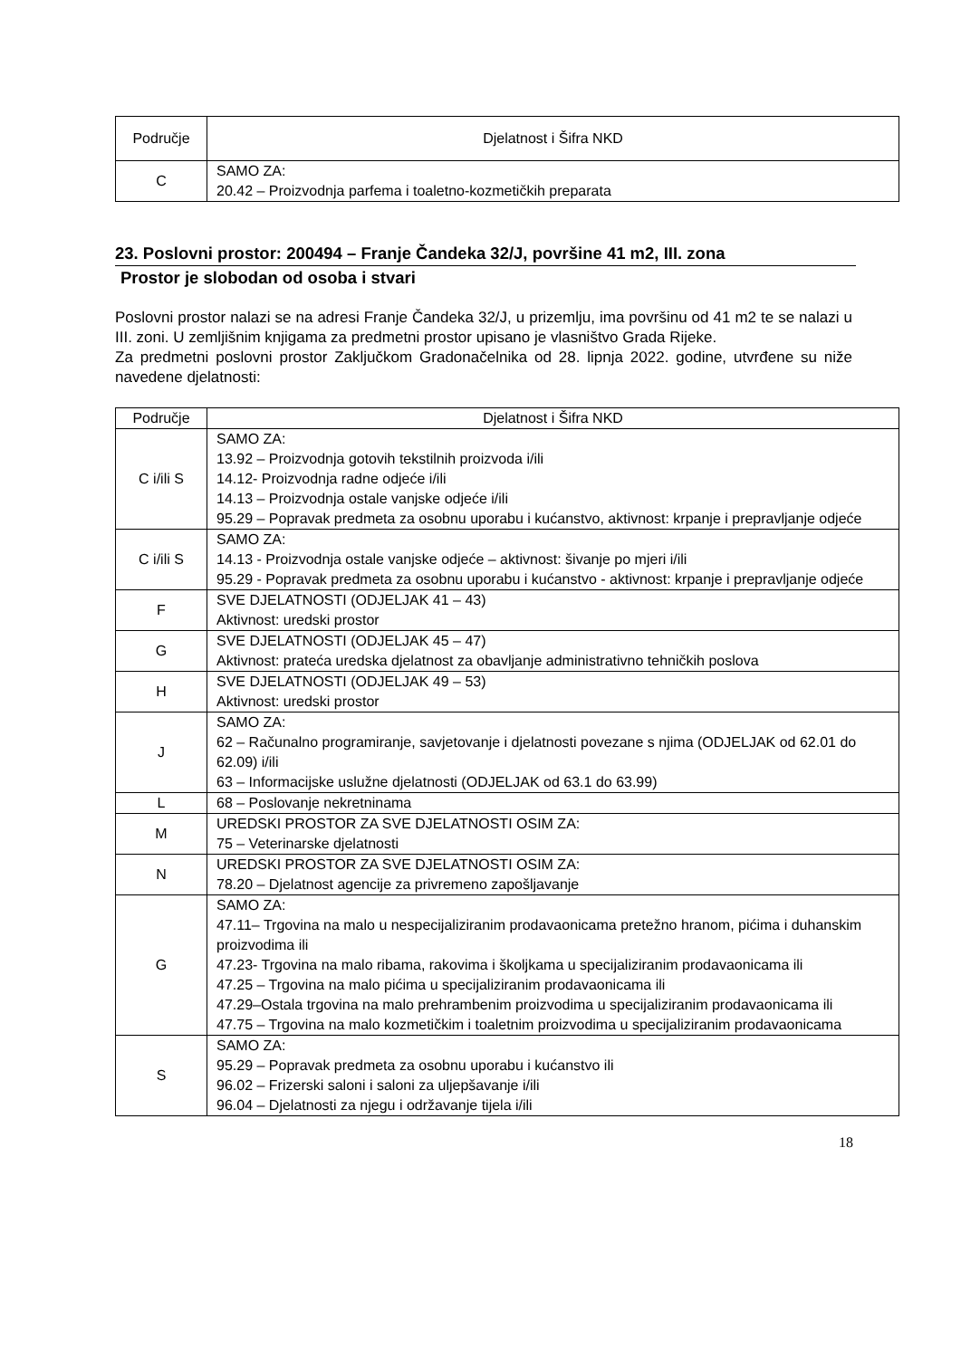| Područje | Djelatnost i Šifra NKD |
| --- | --- |
| C | SAMO ZA: 20.42 – Proizvodnja parfema i toaletno-kozmetičkih preparata |
23. Poslovni prostor: 200494 – Franje Čandeka 32/J, površine 41 m2, III. zona
Prostor je slobodan od osoba i stvari
Poslovni prostor nalazi se na adresi Franje Čandeka 32/J, u prizemlju, ima površinu od 41 m2 te se nalazi u III. zoni. U zemljišnim knjigama za predmetni prostor upisano je vlasništvo Grada Rijeke.
Za predmetni poslovni prostor Zaključkom Gradonačelnika od 28. lipnja 2022. godine, utvrđene su niže navedene djelatnosti:
| Područje | Djelatnost i Šifra NKD |
| --- | --- |
| C i/ili S | SAMO ZA: 13.92 – Proizvodnja gotovih tekstilnih proizvoda i/ili 14.12- Proizvodnja radne odjeće i/ili 14.13 – Proizvodnja ostale vanjske odjeće i/ili 95.29 – Popravak predmeta za osobnu uporabu i kućanstvo, aktivnost: krpanje i prepravljanje odjeće |
| C i/ili S | SAMO ZA: 14.13 - Proizvodnja ostale vanjske odjeće – aktivnost: šivanje po mjeri i/ili 95.29 - Popravak predmeta za osobnu uporabu i kućanstvo - aktivnost: krpanje i prepravljanje odjeće |
| F | SVE DJELATNOSTI (ODJELJAK 41 – 43) Aktivnost: uredski prostor |
| G | SVE DJELATNOSTI (ODJELJAK 45 – 47) Aktivnost: prateća uredska djelatnost za obavljanje administrativno tehničkih poslova |
| H | SVE DJELATNOSTI (ODJELJAK 49 – 53) Aktivnost: uredski prostor |
| J | SAMO ZA: 62 – Računalno programiranje, savjetovanje i djelatnosti povezane s njima (ODJELJAK od 62.01 do 62.09) i/ili 63 – Informacijske uslužne djelatnosti (ODJELJAK od 63.1 do 63.99) |
| L | 68 – Poslovanje nekretninama |
| M | UREDSKI PROSTOR ZA SVE DJELATNOSTI OSIM ZA: 75 – Veterinarske djelatnosti |
| N | UREDSKI PROSTOR ZA SVE DJELATNOSTI OSIM ZA: 78.20 – Djelatnost agencije za privremeno zapošljavanje |
| G | SAMO ZA: 47.11– Trgovina na malo u nespecijaliziranim prodavaonicama pretežno hranom, pićima i duhanskim proizvodima ili 47.23- Trgovina na malo ribama, rakovima i školjkama u specijaliziranim prodavaonicama ili 47.25 – Trgovina na malo pićima u specijaliziranim prodavaonicama ili 47.29–Ostala trgovina na malo prehrambenim proizvodima u specijaliziranim prodavaonicama ili 47.75 – Trgovina na malo kozmetičkim i toaletnim proizvodima u specijaliziranim prodavaonicama |
| S | SAMO ZA: 95.29 – Popravak predmeta za osobnu uporabu i kućanstvo ili 96.02 – Frizerski saloni i saloni za uljepšavanje i/ili 96.04 – Djelatnosti za njegu i održavanje tijela i/ili |
18